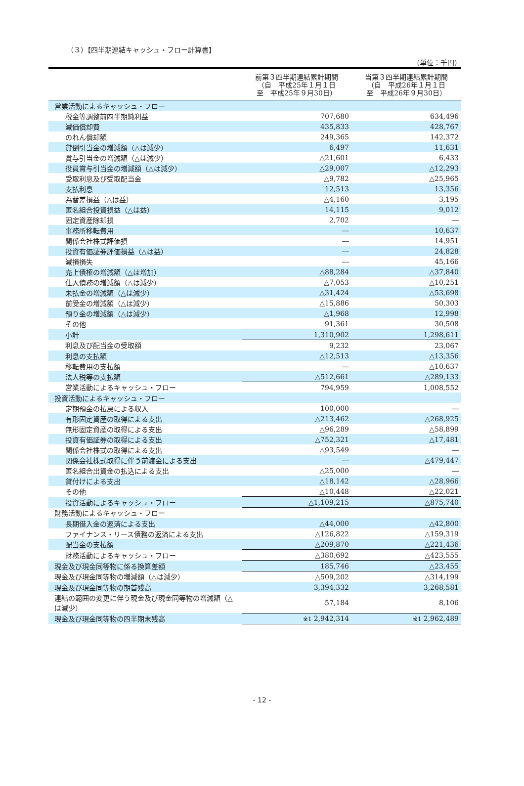（３）【四半期連結キャッシュ・フロー計算書】
（単位：千円）
| | 前第３四半期連結累計期間 （自 平成25年１月１日 至 平成25年９月30日） | 当第３四半期連結累計期間 （自 平成26年１月１日 至 平成26年９月30日） |
| --- | --- | --- |
| 営業活動によるキャッシュ・フロー | | |
| 税金等調整前四半期純利益 | 707,680 | 634,496 |
| 減価償却費 | 435,833 | 428,767 |
| のれん償却額 | 249,365 | 142,372 |
| 貸倒引当金の増減額（△は減少） | 6,497 | 11,631 |
| 賞与引当金の増減額（△は減少） | △21,601 | 6,433 |
| 役員賞与引当金の増減額（△は減少） | △29,007 | △12,293 |
| 受取利息及び受取配当金 | △9,782 | △25,965 |
| 支払利息 | 12,513 | 13,356 |
| 為替差損益（△は益） | △4,160 | 3,195 |
| 匿名組合投資損益（△は益） | 14,115 | 9,012 |
| 固定資産除却損 | 2,702 | ― |
| 事務所移転費用 | ― | 10,637 |
| 関係会社株式評価損 | ― | 14,951 |
| 投資有価証券評価損益（△は益） | ― | 24,828 |
| 減損損失 | ― | 45,166 |
| 売上債権の増減額（△は増加） | △88,284 | △37,840 |
| 仕入債務の増減額（△は減少） | △7,053 | △10,251 |
| 未払金の増減額（△は減少） | △31,424 | △53,698 |
| 前受金の増減額（△は減少） | △15,886 | 50,303 |
| 預り金の増減額（△は減少） | △1,968 | 12,998 |
| その他 | 91,361 | 30,508 |
| 小計 | 1,310,902 | 1,298,611 |
| 利息及び配当金の受取額 | 9,232 | 23,067 |
| 利息の支払額 | △12,513 | △13,356 |
| 移転費用の支払額 | ― | △10,637 |
| 法人税等の支払額 | △512,661 | △289,133 |
| 営業活動によるキャッシュ・フロー | 794,959 | 1,008,552 |
| 投資活動によるキャッシュ・フロー | | |
| 定期預金の払戻による収入 | 100,000 | ― |
| 有形固定資産の取得による支出 | △213,462 | △268,925 |
| 無形固定資産の取得による支出 | △96,289 | △58,899 |
| 投資有価証券の取得による支出 | △752,321 | △17,481 |
| 関係会社株式の取得による支出 | △93,549 | ― |
| 関係会社株式取得に伴う前渡金による支出 | ― | △479,447 |
| 匿名組合出資金の払込による支出 | △25,000 | ― |
| 貸付けによる支出 | △18,142 | △28,966 |
| その他 | △10,448 | △22,021 |
| 投資活動によるキャッシュ・フロー | △1,109,215 | △875,740 |
| 財務活動によるキャッシュ・フロー | | |
| 長期借入金の返済による支出 | △44,000 | △42,800 |
| ファイナンス・リース債務の返済による支出 | △126,822 | △159,319 |
| 配当金の支払額 | △209,870 | △221,436 |
| 財務活動によるキャッシュ・フロー | △380,692 | △423,555 |
| 現金及び現金同等物に係る換算差額 | 185,746 | △23,455 |
| 現金及び現金同等物の増減額（△は減少） | △509,202 | △314,199 |
| 現金及び現金同等物の期首残高 | 3,394,332 | 3,268,581 |
| 連結の範囲の変更に伴う現金及び現金同等物の増減額（△は減少） | 57,184 | 8,106 |
| 現金及び現金同等物の四半期末残高 | ※1 2,942,314 | ※1 2,962,489 |
- 12 -